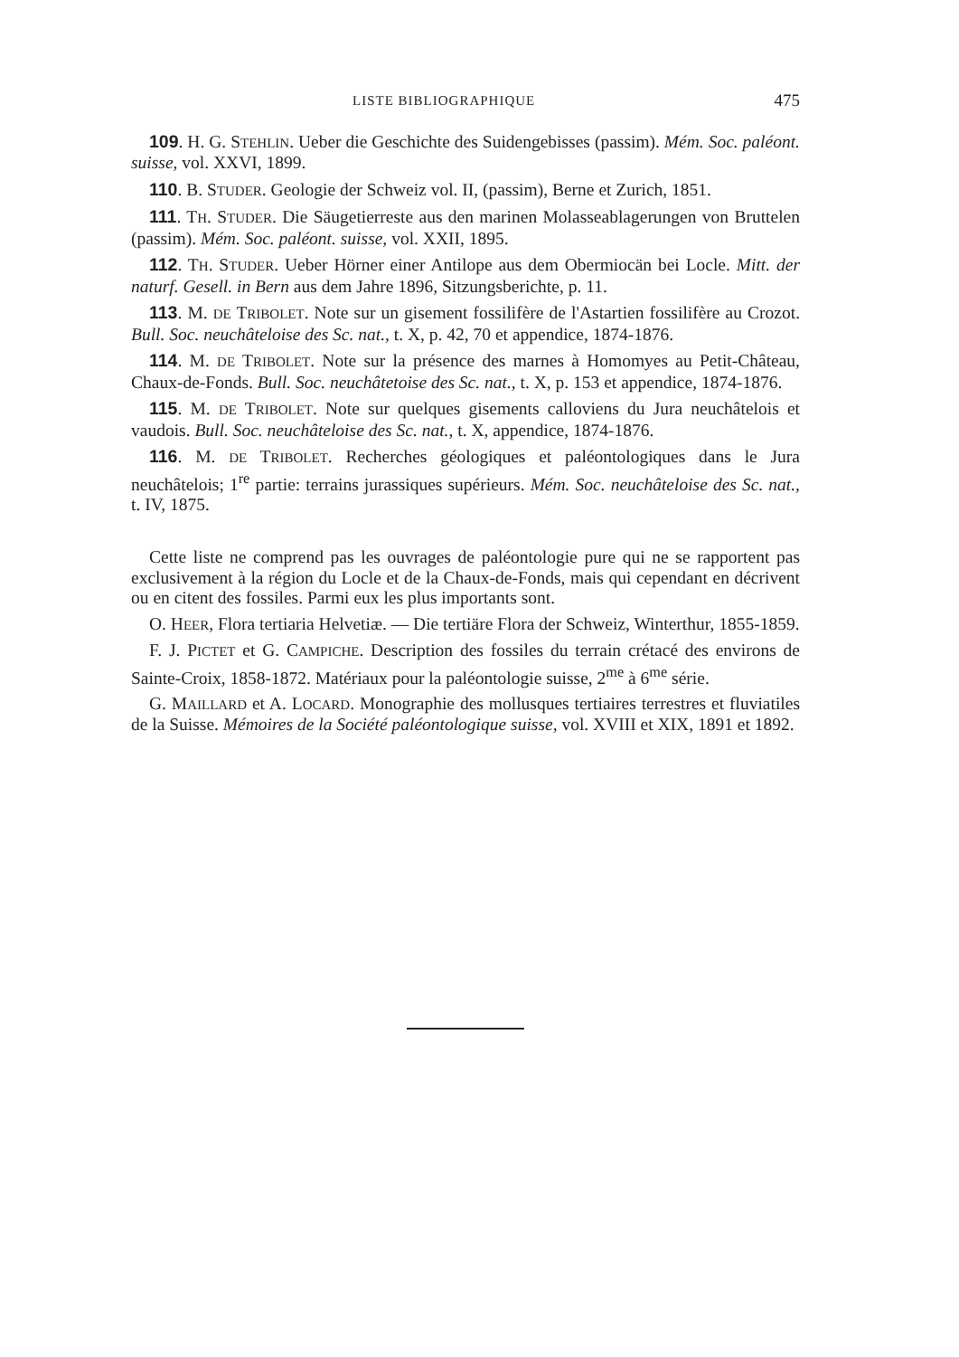LISTE BIBLIOGRAPHIQUE 475
109. H. G. STEHLIN. Ueber die Geschichte des Suidengebisses (passim). Mém. Soc. paléont. suisse, vol. XXVI, 1899.
110. B. STUDER. Geologie der Schweiz vol. II, (passim), Berne et Zurich, 1851.
111. TH. STUDER. Die Säugetierreste aus den marinen Molasseablagerungen von Bruttelen (passim). Mém. Soc. paléont. suisse, vol. XXII, 1895.
112. TH. STUDER. Ueber Hörner einer Antilope aus dem Obermiocän bei Locle. Mitt. der naturf. Gesell. in Bern aus dem Jahre 1896, Sitzungsberichte, p. 11.
113. M. DE TRIBOLET. Note sur un gisement fossilifère de l'Astartien fossilifère au Crozot. Bull. Soc. neuchâteloise des Sc. nat., t. X, p. 42, 70 et appendice, 1874-1876.
114. M. DE TRIBOLET. Note sur la présence des marnes à Homomyes au Petit-Château, Chaux-de-Fonds. Bull. Soc. neuchâtetoise des Sc. nat., t. X, p. 153 et appendice, 1874-1876.
115. M. DE TRIBOLET. Note sur quelques gisements calloviens du Jura neuchâtelois et vaudois. Bull. Soc. neuchâteloise des Sc. nat., t. X, appendice, 1874-1876.
116. M. DE TRIBOLET. Recherches géologiques et paléontologiques dans le Jura neuchâtelois; 1<sup>re</sup> partie: terrains jurassiques supérieurs. Mém. Soc. neuchâteloise des Sc. nat., t. IV, 1875.
Cette liste ne comprend pas les ouvrages de paléontologie pure qui ne se rapportent pas exclusivement à la région du Locle et de la Chaux-de-Fonds, mais qui cependant en décrivent ou en citent des fossiles. Parmi eux les plus importants sont.
O. HEER, Flora tertiaria Helvetiæ. — Die tertiäre Flora der Schweiz, Winterthur, 1855-1859.
F. J. PICTET et G. CAMPICHE. Description des fossiles du terrain crétacé des environs de Sainte-Croix, 1858-1872. Matériaux pour la paléontologie suisse, 2<sup>me</sup> à 6<sup>me</sup> série.
G. MAILLARD et A. LOCARD. Monographie des mollusques tertiaires terrestres et fluviatiles de la Suisse. Mémoires de la Société paléontologique suisse, vol. XVIII et XIX, 1891 et 1892.